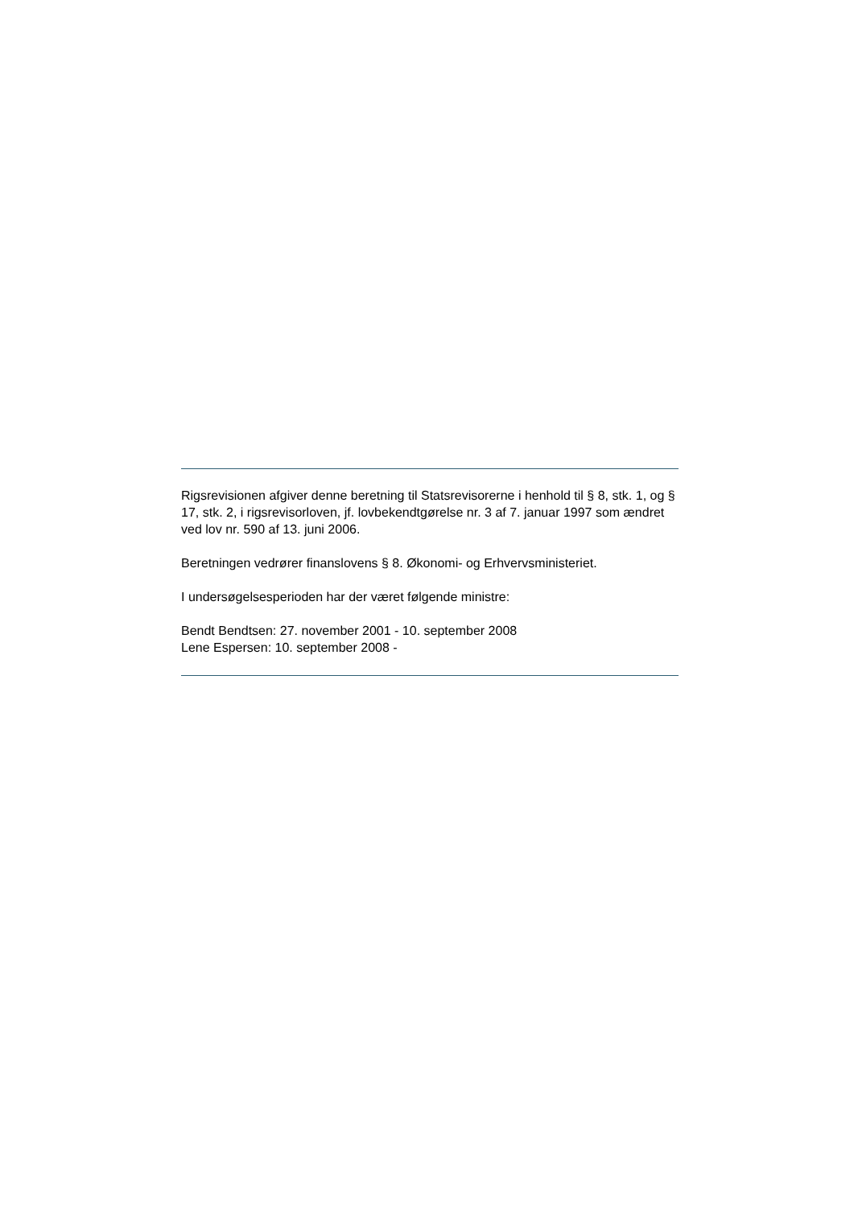Rigsrevisionen afgiver denne beretning til Statsrevisorerne i henhold til § 8, stk. 1, og § 17, stk. 2, i rigsrevisorloven, jf. lovbekendtgørelse nr. 3 af 7. januar 1997 som ændret ved lov nr. 590 af 13. juni 2006.
Beretningen vedrører finanslovens § 8. Økonomi- og Erhvervsministeriet.
I undersøgelsesperioden har der været følgende ministre:
Bendt Bendtsen: 27. november 2001 - 10. september 2008
Lene Espersen: 10. september 2008 -